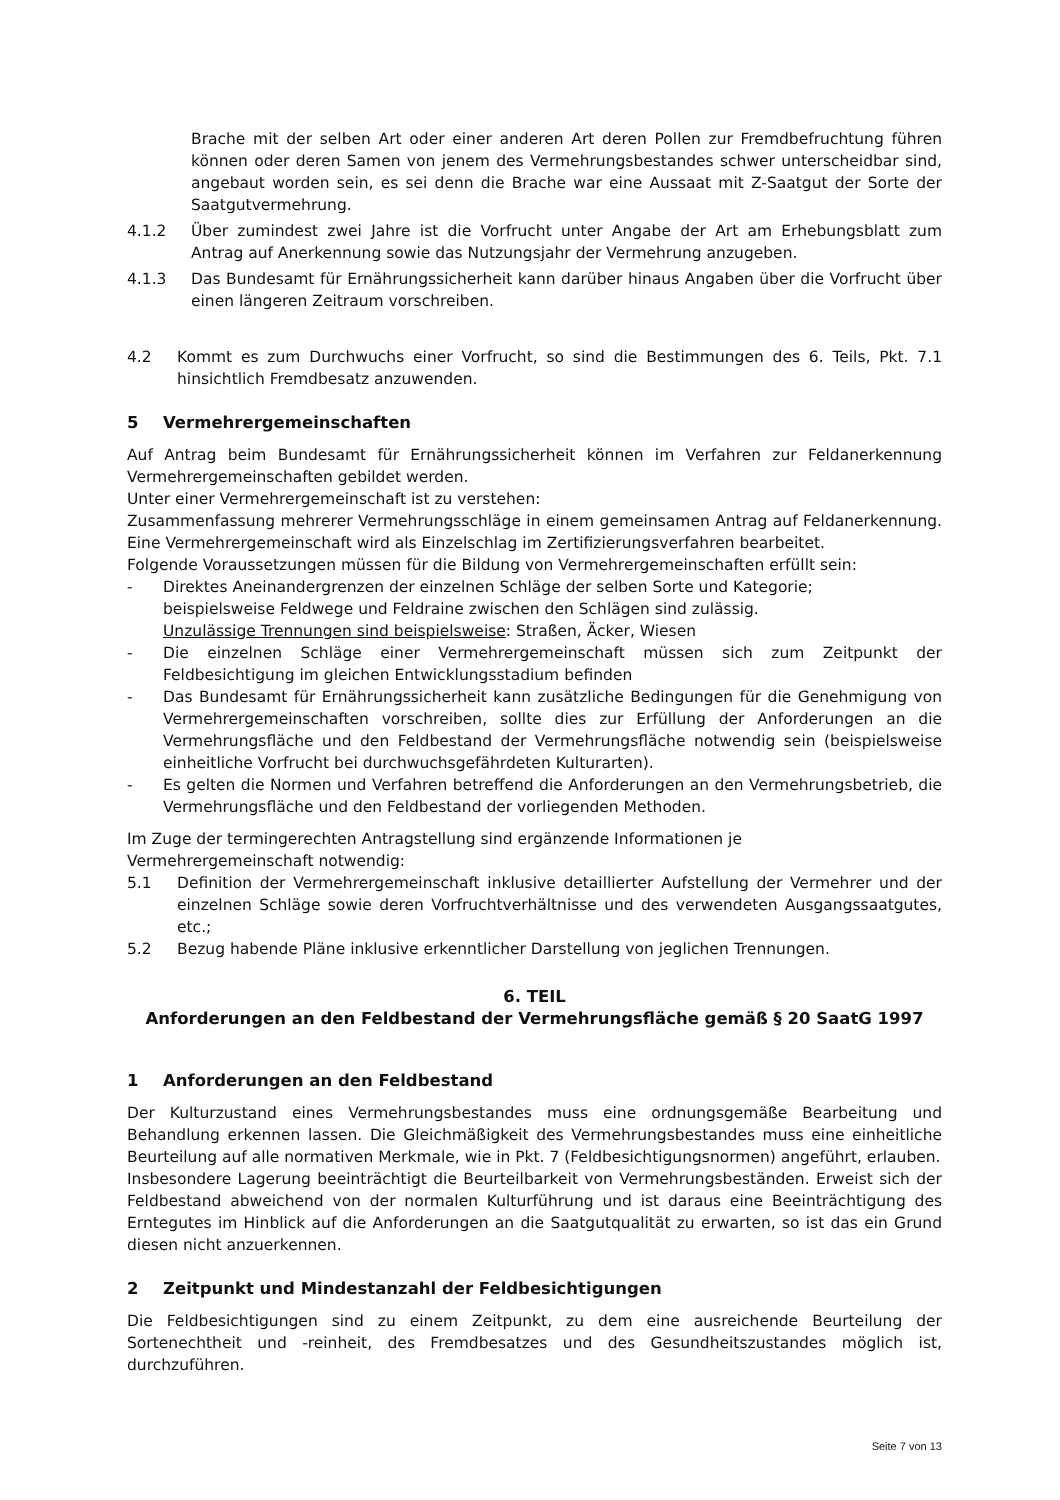Brache mit der selben Art oder einer anderen Art deren Pollen zur Fremdbefruchtung führen können oder deren Samen von jenem des Vermehrungsbestandes schwer unterscheidbar sind, angebaut worden sein, es sei denn die Brache war eine Aussaat mit Z-Saatgut der Sorte der Saatgutvermehrung.
4.1.2 Über zumindest zwei Jahre ist die Vorfrucht unter Angabe der Art am Erhebungsblatt zum Antrag auf Anerkennung sowie das Nutzungsjahr der Vermehrung anzugeben.
4.1.3 Das Bundesamt für Ernährungssicherheit kann darüber hinaus Angaben über die Vorfrucht über einen längeren Zeitraum vorschreiben.
4.2 Kommt es zum Durchwuchs einer Vorfrucht, so sind die Bestimmungen des 6. Teils, Pkt. 7.1 hinsichtlich Fremdbesatz anzuwenden.
5 Vermehrergemeinschaften
Auf Antrag beim Bundesamt für Ernährungssicherheit können im Verfahren zur Feldanerkennung Vermehrergemeinschaften gebildet werden.
Unter einer Vermehrergemeinschaft ist zu verstehen:
Zusammenfassung mehrerer Vermehrungsschläge in einem gemeinsamen Antrag auf Feldanerkennung. Eine Vermehrergemeinschaft wird als Einzelschlag im Zertifizierungsverfahren bearbeitet.
Folgende Voraussetzungen müssen für die Bildung von Vermehrergemeinschaften erfüllt sein:
- Direktes Aneinandergrenzen der einzelnen Schläge der selben Sorte und Kategorie;
beispielsweise Feldwege und Feldraine zwischen den Schlägen sind zulässig.
Unzulässige Trennungen sind beispielsweise: Straßen, Äcker, Wiesen
- Die einzelnen Schläge einer Vermehrergemeinschaft müssen sich zum Zeitpunkt der Feldbesichtigung im gleichen Entwicklungsstadium befinden
- Das Bundesamt für Ernährungssicherheit kann zusätzliche Bedingungen für die Genehmigung von Vermehrergemeinschaften vorschreiben, sollte dies zur Erfüllung der Anforderungen an die Vermehrungsfläche und den Feldbestand der Vermehrungsfläche notwendig sein (beispielsweise einheitliche Vorfrucht bei durchwuchsgefährdeten Kulturarten).
- Es gelten die Normen und Verfahren betreffend die Anforderungen an den Vermehrungsbetrieb, die Vermehrungsfläche und den Feldbestand der vorliegenden Methoden.
Im Zuge der termingerechten Antragstellung sind ergänzende Informationen je
Vermehrergemeinschaft notwendig:
5.1 Definition der Vermehrergemeinschaft inklusive detaillierter Aufstellung der Vermehrer und der einzelnen Schläge sowie deren Vorfruchtverhältnisse und des verwendeten Ausgangssaatgutes, etc.;
5.2 Bezug habende Pläne inklusive erkenntlicher Darstellung von jeglichen Trennungen.
6. TEIL
Anforderungen an den Feldbestand der Vermehrungsfläche gemäß § 20 SaatG 1997
1 Anforderungen an den Feldbestand
Der Kulturzustand eines Vermehrungsbestandes muss eine ordnungsgemäße Bearbeitung und Behandlung erkennen lassen. Die Gleichmäßigkeit des Vermehrungsbestandes muss eine einheitliche Beurteilung auf alle normativen Merkmale, wie in Pkt. 7 (Feldbesichtigungsnormen) angeführt, erlauben.
Insbesondere Lagerung beeinträchtigt die Beurteilbarkeit von Vermehrungsbeständen. Erweist sich der Feldbestand abweichend von der normalen Kulturführung und ist daraus eine Beeinträchtigung des Erntegutes im Hinblick auf die Anforderungen an die Saatgutqualität zu erwarten, so ist das ein Grund diesen nicht anzuerkennen.
2 Zeitpunkt und Mindestanzahl der Feldbesichtigungen
Die Feldbesichtigungen sind zu einem Zeitpunkt, zu dem eine ausreichende Beurteilung der Sortenechtheit und -reinheit, des Fremdbesatzes und des Gesundheitszustandes möglich ist, durchzuführen.
Seite 7 von 13